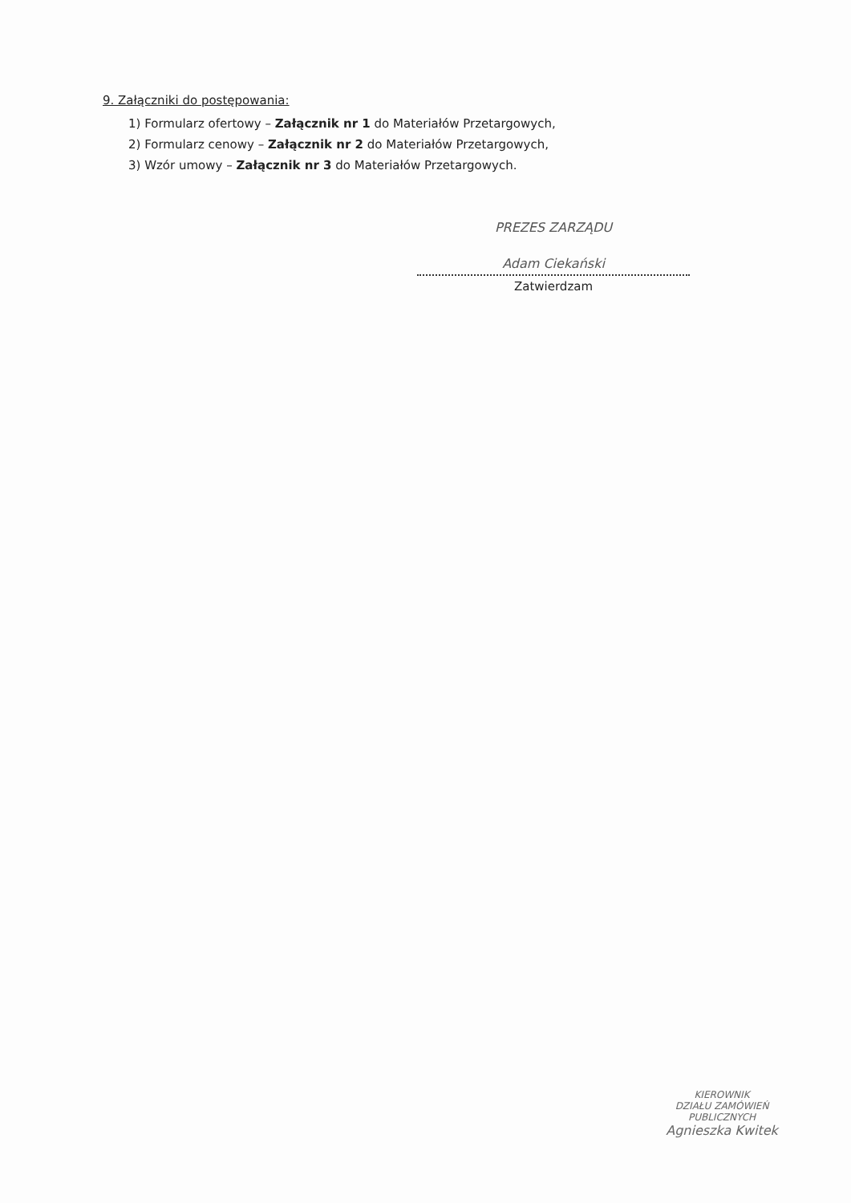9. Załączniki do postępowania:
1) Formularz ofertowy – Załącznik nr 1 do Materiałów Przetargowych,
2) Formularz cenowy – Załącznik nr 2 do Materiałów Przetargowych,
3) Wzór umowy – Załącznik nr 3 do Materiałów Przetargowych.
PREZES ZARZĄDU
Adam Ciekański
Zatwierdzam
KIEROWNIK
DZIAŁU ZAMÓWIEŃ PUBLICZNYCH
Agnieszka Kwitek